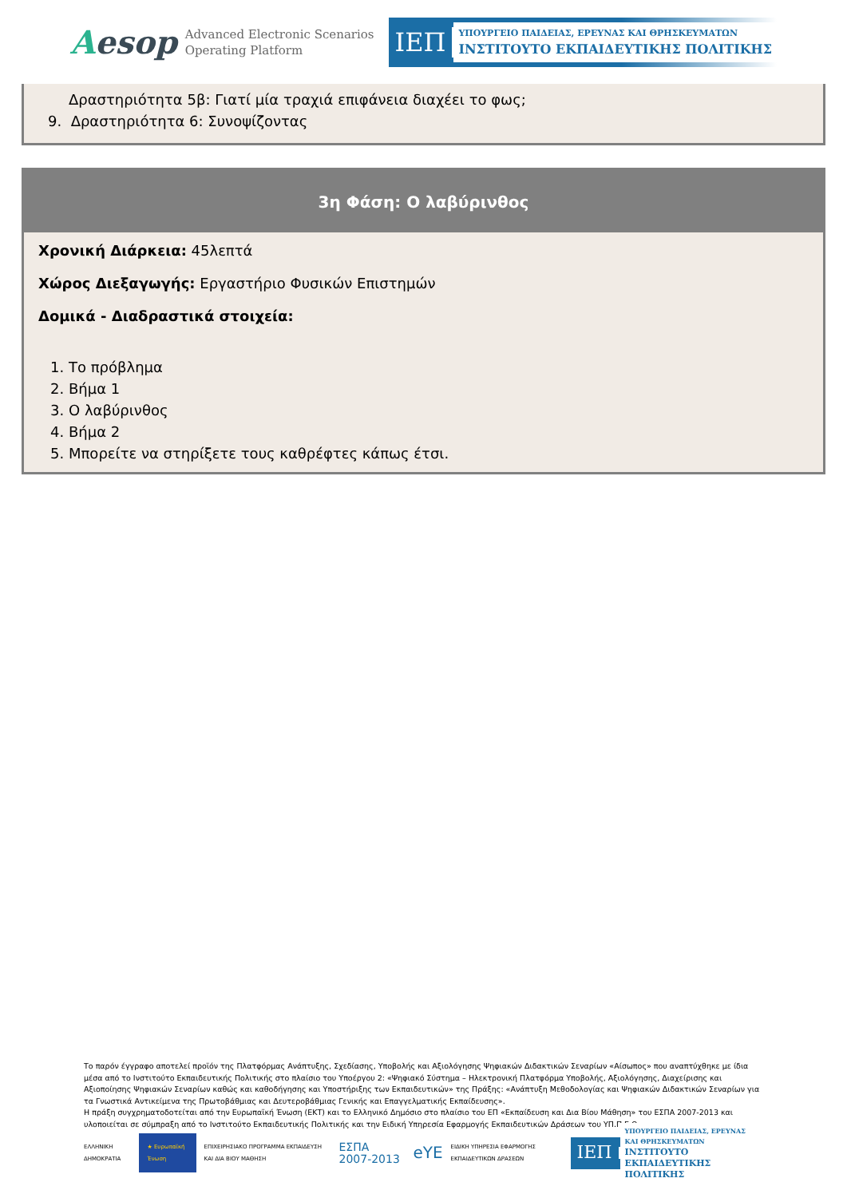Aesop
Advanced Electronic Scenarios
Operating Platform
ΙΕΠ
ΥΠΟΥΡΓΕΙΟ ΠΑΙΔΕΙΑΣ, ΕΡΕΥΝΑΣ ΚΑΙ ΘΡΗΣΚΕΥΜΑΤΩΝ
ΙΝΣΤΙΤΟΥΤΟ ΕΚΠΑΙΔΕΥΤΙΚΗΣ ΠΟΛΙΤΙΚΗΣ
Δραστηριότητα 5β: Γιατί μία τραχιά επιφάνεια διαχέει το φως;
9. Δραστηριότητα 6: Συνοψίζοντας
3η Φάση: Ο λαβύρινθος
Χρονική Διάρκεια: 45λεπτά
Χώρος Διεξαγωγής: Εργαστήριο Φυσικών Επιστημών
Δομικά - Διαδραστικά στοιχεία:
1. Το πρόβλημα
2. Βήμα 1
3. Ο λαβύρινθος
4. Βήμα 2
5. Μπορείτε να στηρίξετε τους καθρέφτες κάπως έτσι.
Το παρόν έγγραφο αποτελεί προϊόν της Πλατφόρμας Ανάπτυξης, Σχεδίασης, Υποβολής και Αξιολόγησης Ψηφιακών Διδακτικών Σεναρίων «Αίσωπος» που αναπτύχθηκε με ίδια μέσα από το Ινστιτούτο Εκπαιδευτικής Πολιτικής στο πλαίσιο του Υποέργου 2: «Ψηφιακό Σύστημα – Ηλεκτρονική Πλατφόρμα Υποβολής, Αξιολόγησης, Διαχείρισης και Αξιοποίησης Ψηφιακών Σεναρίων καθώς και καθοδήγησης και Υποστήριξης των Εκπαιδευτικών» της Πράξης: «Ανάπτυξη Μεθοδολογίας και Ψηφιακών Διδακτικών Σεναρίων για τα Γνωστικά Αντικείμενα της Πρωτοβάθμιας και Δευτεροβάθμιας Γενικής και Επαγγελματικής Εκπαίδευσης».
Η πράξη συγχρηματοδοτείται από την Ευρωπαϊκή Ένωση (ΕΚΤ) και το Ελληνικό Δημόσιο στο πλαίσιο του ΕΠ «Εκπαίδευση και Δια Βίου Μάθηση» του ΕΣΠΑ 2007-2013 και υλοποιείται σε σύμπραξη από το Ινστιτούτο Εκπαιδευτικής Πολιτικής και την Ειδική Υπηρεσία Εφαρμογής Εκπαιδευτικών Δράσεων του ΥΠ.Π.Ε.Θ.
ΕΛΛΗΝΙΚΗ ΔΗΜΟΚΡΑΤΙΑ
★ Ευρωπαϊκή Ένωση
ΕΠΙΧΕΙΡΗΣΙΑΚΟ ΠΡΟΓΡΑΜΜΑ ΕΚΠΑΙΔΕΥΣΗ ΚΑΙ ΔΙΑ ΒΙΟΥ ΜΑΘΗΣΗ
ΕΣΠΑ 2007-2013
eYE
ΕΙΔΙΚΗ ΥΠΗΡΕΣΙΑ ΕΦΑΡΜΟΓΗΣ ΕΚΠΑΙΔΕΥΤΙΚΩΝ ΔΡΑΣΕΩΝ
ΙΕΠ
ΥΠΟΥΡΓΕΙΟ ΠΑΙΔΕΙΑΣ, ΕΡΕΥΝΑΣ ΚΑΙ ΘΡΗΣΚΕΥΜΑΤΩΝ
ΙΝΣΤΙΤΟΥΤΟ ΕΚΠΑΙΔΕΥΤΙΚΗΣ ΠΟΛΙΤΙΚΗΣ